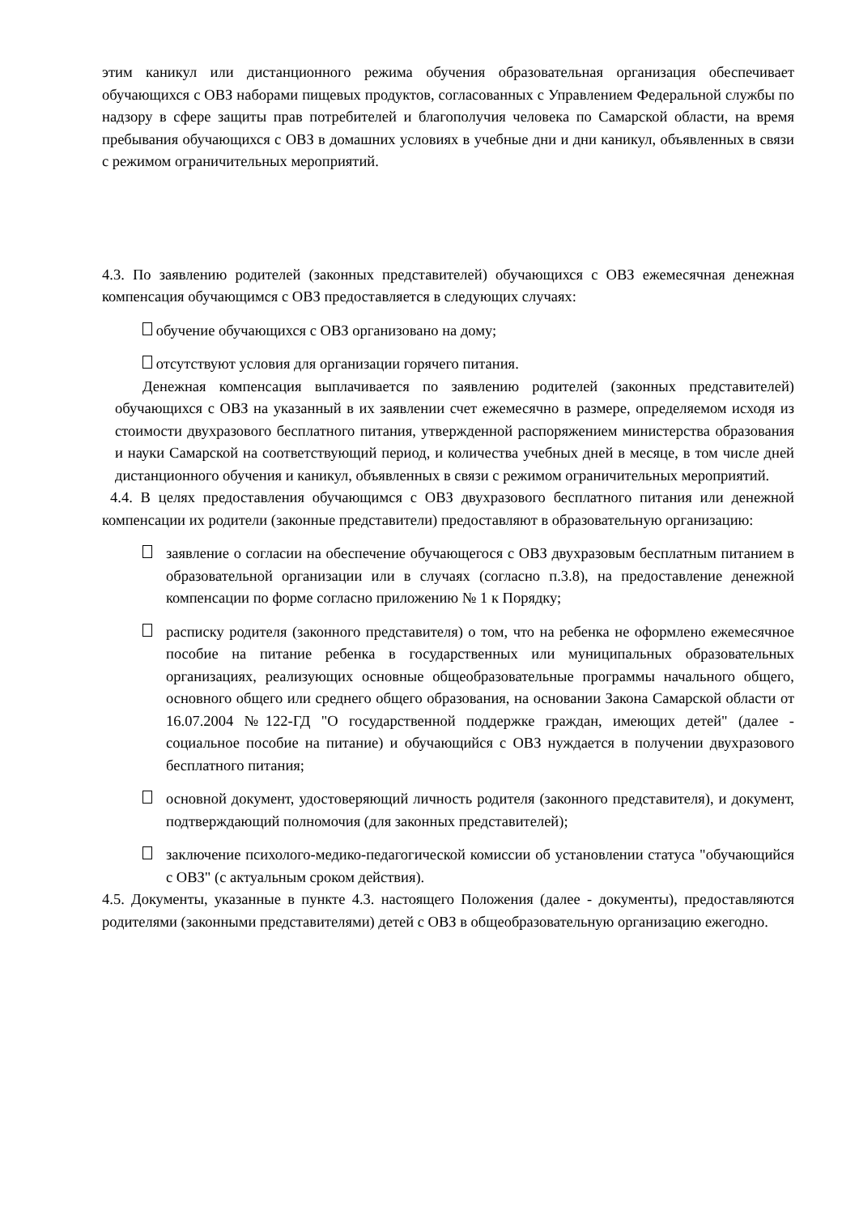этим каникул или дистанционного режима обучения образовательная организация обеспечивает обучающихся с ОВЗ наборами пищевых продуктов, согласованных с Управлением Федеральной службы по надзору в сфере защиты прав потребителей и благополучия человека по Самарской области, на время пребывания обучающихся с ОВЗ в домашних условиях в учебные дни и дни каникул, объявленных в связи с режимом ограничительных мероприятий.
4.3. По заявлению родителей (законных представителей) обучающихся с ОВЗ ежемесячная денежная компенсация обучающимся с ОВЗ предоставляется в следующих случаях:
обучение обучающихся с ОВЗ организовано на дому;
отсутствуют условия для организации горячего питания.
Денежная компенсация выплачивается по заявлению родителей (законных представителей) обучающихся с ОВЗ на указанный в их заявлении счет ежемесячно в размере, определяемом исходя из стоимости двухразового бесплатного питания, утвержденной распоряжением министерства образования и науки Самарской на соответствующий период, и количества учебных дней в месяце, в том числе дней дистанционного обучения и каникул, объявленных в связи с режимом ограничительных мероприятий.
4.4. В целях предоставления обучающимся с ОВЗ двухразового бесплатного питания или денежной компенсации их родители (законные представители) предоставляют в образовательную организацию:
заявление о согласии на обеспечение обучающегося с ОВЗ двухразовым бесплатным питанием в образовательной организации или в случаях (согласно п.3.8), на предоставление денежной компенсации по форме согласно приложению № 1 к Порядку;
расписку родителя (законного представителя) о том, что на ребенка не оформлено ежемесячное пособие на питание ребенка в государственных или муниципальных образовательных организациях, реализующих основные общеобразовательные программы начального общего, основного общего или среднего общего образования, на основании Закона Самарской области от 16.07.2004 №122-ГД "О государственной поддержке граждан, имеющих детей" (далее - социальное пособие на питание) и обучающийся с ОВЗ нуждается в получении двухразового бесплатного питания;
основной документ, удостоверяющий личность родителя (законного представителя), и документ, подтверждающий полномочия (для законных представителей);
заключение психолого-медико-педагогической комиссии об установлении статуса "обучающийся с ОВЗ" (с актуальным сроком действия).
4.5. Документы, указанные в пункте 4.3. настоящего Положения (далее - документы), предоставляются родителями (законными представителями) детей с ОВЗ в общеобразовательную организацию ежегодно.